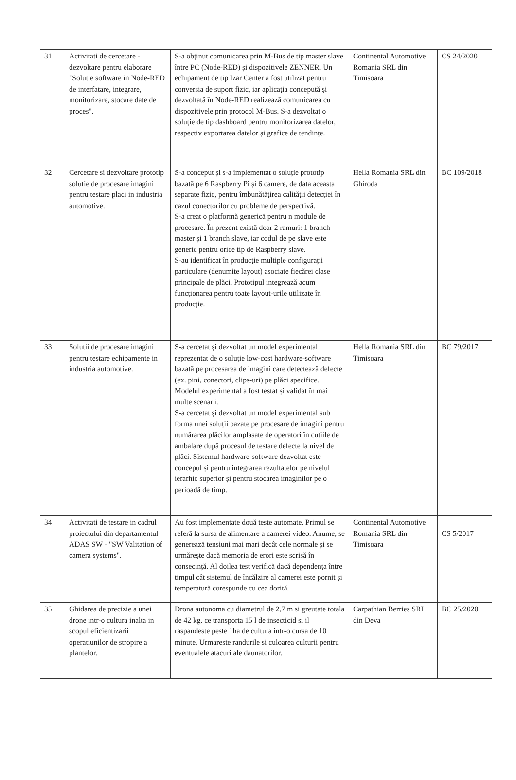| 31 | Activitati de cercetare - dezvoltare pentru elaborare "Solutie software in Node-RED de interfatare, integrare, monitorizare, stocare date de proces". | S-a obținut comunicarea prin M-Bus de tip master slave între PC (Node-RED) și dispozitivele ZENNER. Un echipament de tip Izar Center a fost utilizat pentru conversia de suport fizic, iar aplicația concepută și dezvoltată în Node-RED realizează comunicarea cu dispozitivele prin protocol M-Bus. S-a dezvoltat o soluție de tip dashboard pentru monitorizarea datelor, respectiv exportarea datelor și grafice de tendințe. | Continental Automotive Romania SRL din Timisoara | CS 24/2020 |
| 32 | Cercetare si dezvoltare prototip solutie de procesare imagini pentru testare placi in industria automotive. | S-a conceput și s-a implementat o soluție prototip bazată pe 6 Raspberry Pi și 6 camere, de data aceasta separate fizic, pentru îmbunătățirea calității detecției în cazul conectorilor cu probleme de perspectivă. S-a creat o platformă generică pentru n module de procesare. În prezent există doar 2 ramuri: 1 branch master și 1 branch slave, iar codul de pe slave este generic pentru orice tip de Raspberry slave. S-au identificat în producție multiple configurații particulare (denumite layout) asociate fiecărei clase principale de plăci. Prototipul integrează acum funcționarea pentru toate layout-urile utilizate în producție. | Hella Romania SRL din Ghiroda | BC 109/2018 |
| 33 | Solutii de procesare imagini pentru testare echipamente in industria automotive. | S-a cercetat și dezvoltat un model experimental reprezentat de o soluție low-cost hardware-software bazată pe procesarea de imagini care detectează defecte (ex. pini, conectori, clips-uri) pe plăci specifice. Modelul experimental a fost testat și validat în mai multe scenarii. S-a cercetat și dezvoltat un model experimental sub forma unei soluții bazate pe procesare de imagini pentru numărarea plăcilor amplasate de operatori în cutiile de ambalare după procesul de testare defecte la nivel de plăci. Sistemul hardware-software dezvoltat este concepul și pentru integrarea rezultatelor pe nivelul ierarhic superior și pentru stocarea imaginilor pe o perioadă de timp. | Hella Romania SRL din Timisoara | BC 79/2017 |
| 34 | Activitati de testare in cadrul proiectului din departamentul ADAS SW - "SW Valitation of camera systems". | Au fost implementate două teste automate. Primul se referă la sursa de alimentare a camerei video. Anume, se generează tensiuni mai mari decât cele normale și se urmărește dacă memoria de erori este scrisă în consecință. Al doilea test verifică dacă dependența între timpul cât sistemul de încălzire al camerei este pornit și temperatură corespunde cu cea dorită. | Continental Automotive Romania SRL din Timisoara | CS 5/2017 |
| 35 | Ghidarea de precizie a unei drone intr-o cultura inalta in scopul eficientizarii operatiunilor de stropire a plantelor. | Drona autonoma cu diametrul de 2,7 m si greutate totala de 42 kg. ce transporta 15 l de insecticid si il raspandeste peste 1ha de cultura intr-o cursa de 10 minute. Urmareste randurile si culoarea culturii pentru eventualele atacuri ale daunatorilor. | Carpathian Berries SRL din Deva | BC 25/2020 |